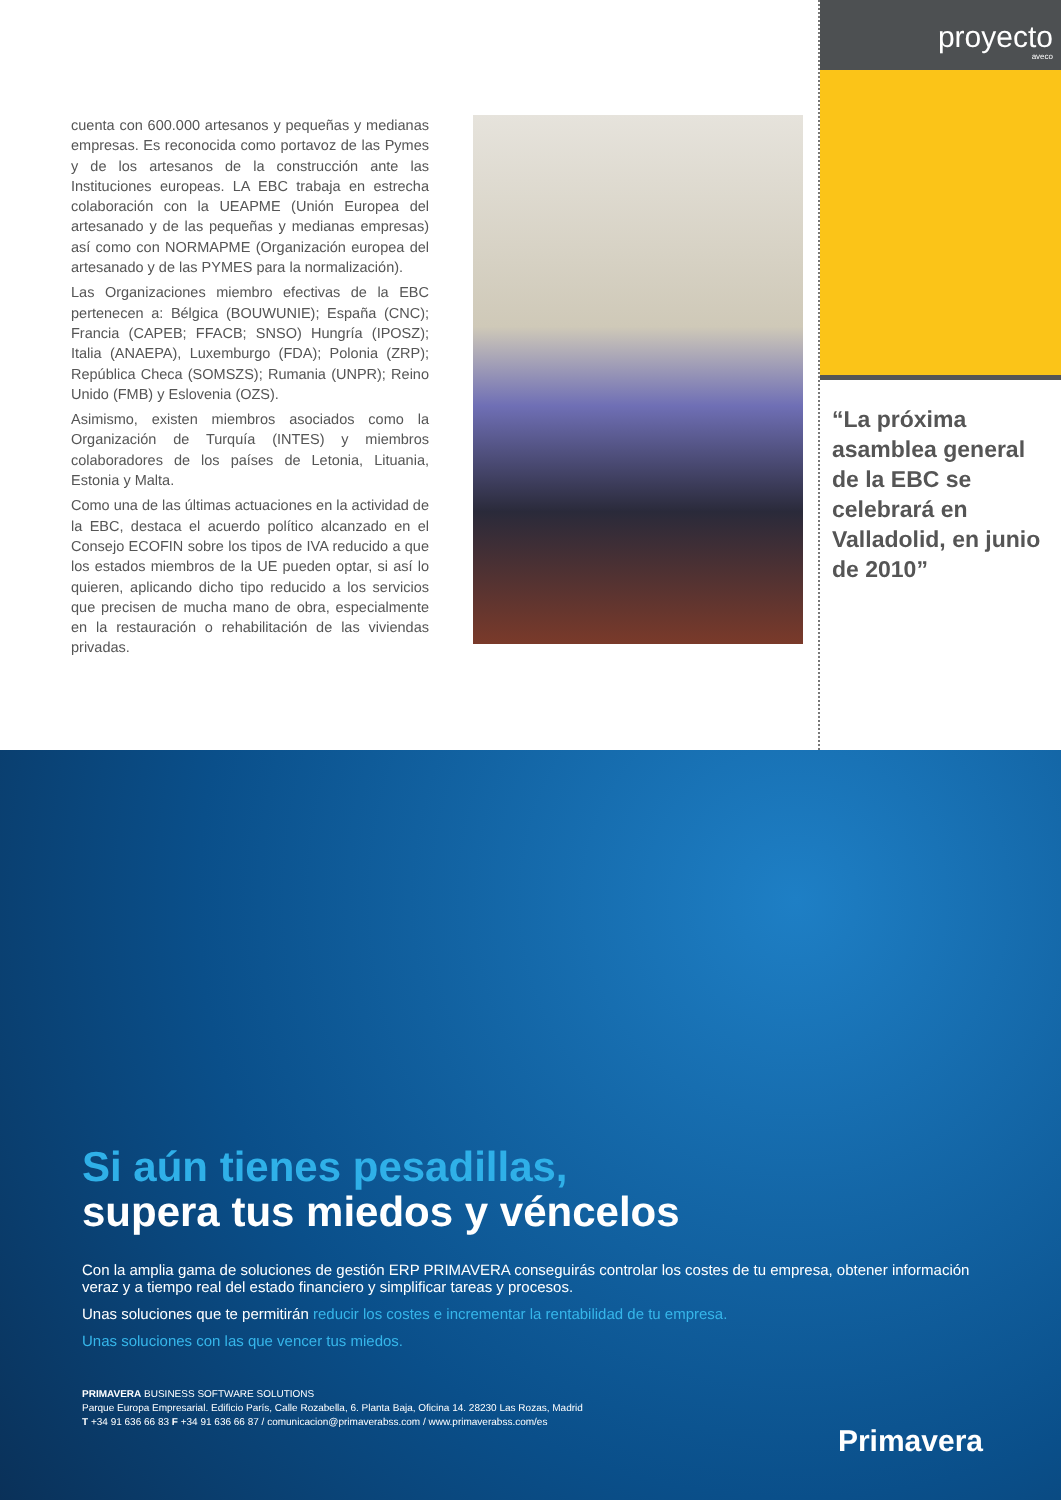cuenta con 600.000 artesanos y pequeñas y medianas empresas. Es reconocida como portavoz de las Pymes y de los artesanos de la construcción ante las Instituciones europeas. LA EBC trabaja en estrecha colaboración con la UEAPME (Unión Europea del artesanado y de las pequeñas y medianas empresas) así como con NORMAPME (Organización europea del artesanado y de las PYMES para la normalización).
Las Organizaciones miembro efectivas de la EBC pertenecen a: Bélgica (BOUWUNIE); España (CNC); Francia (CAPEB; FFACB; SNSO) Hungría (IPOSZ); Italia (ANAEPA), Luxemburgo (FDA); Polonia (ZRP); República Checa (SOMSZS); Rumania (UNPR); Reino Unido (FMB) y Eslovenia (OZS).
Asimismo, existen miembros asociados como la Organización de Turquía (INTES) y miembros colaboradores de los países de Letonia, Lituania, Estonia y Malta.
Como una de las últimas actuaciones en la actividad de la EBC, destaca el acuerdo político alcanzado en el Consejo ECOFIN sobre los tipos de IVA reducido a que los estados miembros de la UE pueden optar, si así lo quieren, aplicando dicho tipo reducido a los servicios que precisen de mucha mano de obra, especialmente en la restauración o rehabilitación de las viviendas privadas.
proyecto
aveco
“La próxima asamblea general de la EBC se celebrará en Valladolid, en junio de 2010”
Si aún tienes pesadillas,
supera tus miedos y véncelos
Con la amplia gama de soluciones de gestión ERP PRIMAVERA conseguirás controlar los costes de tu empresa, obtener información veraz y a tiempo real del estado financiero y simplificar tareas y procesos.
Unas soluciones que te permitirán reducir los costes e incrementar la rentabilidad de tu empresa.
Unas soluciones con las que vencer tus miedos.
PRIMAVERA BUSINESS SOFTWARE SOLUTIONS
Parque Europa Empresarial. Edificio París, Calle Rozabella, 6. Planta Baja, Oficina 14. 28230 Las Rozas, Madrid
T +34 91 636 66 83 F +34 91 636 66 87 / comunicacion@primaverabss.com / www.primaverabss.com/es
Primavera